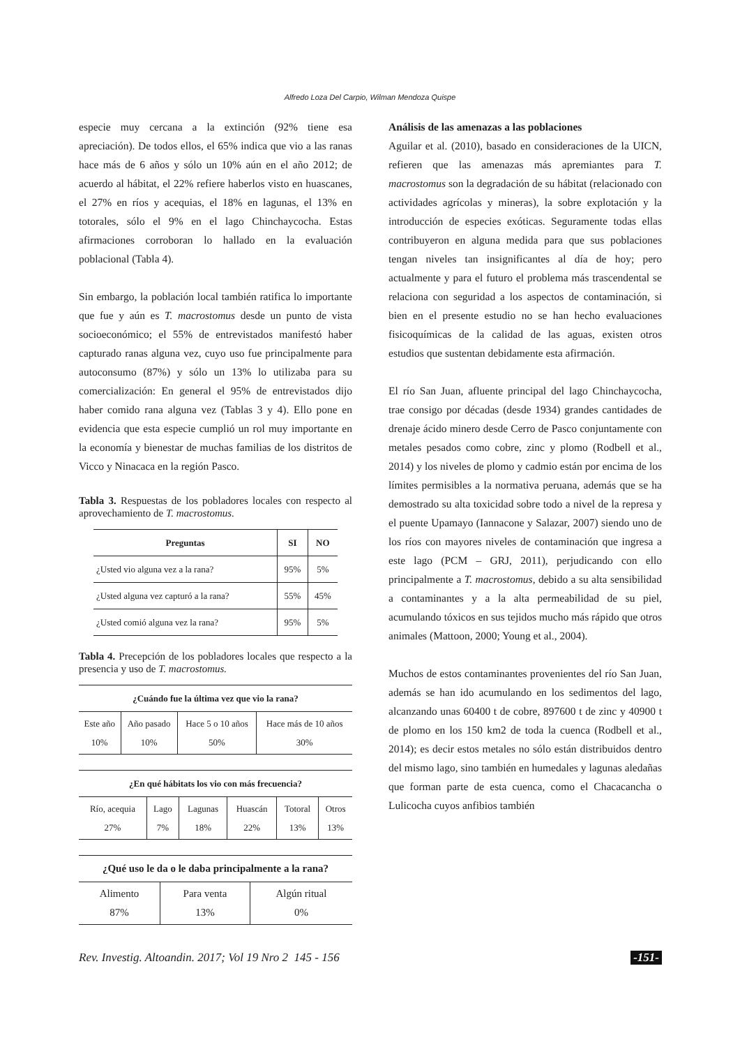Alfredo Loza Del Carpio, Wilman Mendoza Quispe
especie muy cercana a la extinción (92% tiene esa apreciación). De todos ellos, el 65% indica que vio a las ranas hace más de 6 años y sólo un 10% aún en el año 2012; de acuerdo al hábitat, el 22% refiere haberlos visto en huascanes, el 27% en ríos y acequias, el 18% en lagunas, el 13% en totorales, sólo el 9% en el lago Chinchaycocha. Estas afirmaciones corroboran lo hallado en la evaluación poblacional (Tabla 4).
Sin embargo, la población local también ratifica lo importante que fue y aún es T. macrostomus desde un punto de vista socioeconómico; el 55% de entrevistados manifestó haber capturado ranas alguna vez, cuyo uso fue principalmente para autoconsumo (87%) y sólo un 13% lo utilizaba para su comercialización: En general el 95% de entrevistados dijo haber comido rana alguna vez (Tablas 3 y 4). Ello pone en evidencia que esta especie cumplió un rol muy importante en la economía y bienestar de muchas familias de los distritos de Vicco y Ninacaca en la región Pasco.
Tabla 3. Respuestas de los pobladores locales con respecto al aprovechamiento de T. macrostomus.
| Preguntas | SI | NO |
| --- | --- | --- |
| ¿Usted vio alguna vez a la rana? | 95% | 5% |
| ¿Usted alguna vez capturó a la rana? | 55% | 45% |
| ¿Usted comió alguna vez la rana? | 95% | 5% |
Tabla 4. Precepción de los pobladores locales que respecto a la presencia y uso de T. macrostomus.
| ¿Cuándo fue la última vez que vio la rana? | | | |
| --- | --- | --- | --- |
| Este año 10% | Año pasado 10% | Hace 5 o 10 años 50% | Hace más de 10 años 30% |
| ¿En qué hábitats los vio con más frecuencia? | | | | | |
| --- | --- | --- | --- | --- | --- |
| Río, acequia 27% | Lago 7% | Lagunas 18% | Huascán 22% | Totoral 13% | Otros 13% |
| ¿Qué uso le da o le daba principalmente a la rana? | | |
| --- | --- | --- |
| Alimento 87% | Para venta 13% | Algún ritual 0% |
Análisis de las amenazas a las poblaciones
Aguilar et al. (2010), basado en consideraciones de la UICN, refieren que las amenazas más apremiantes para T. macrostomus son la degradación de su hábitat (relacionado con actividades agrícolas y mineras), la sobre explotación y la introducción de especies exóticas. Seguramente todas ellas contribuyeron en alguna medida para que sus poblaciones tengan niveles tan insignificantes al día de hoy; pero actualmente y para el futuro el problema más trascendental se relaciona con seguridad a los aspectos de contaminación, si bien en el presente estudio no se han hecho evaluaciones fisicoquímicas de la calidad de las aguas, existen otros estudios que sustentan debidamente esta afirmación.
El río San Juan, afluente principal del lago Chinchaycocha, trae consigo por décadas (desde 1934) grandes cantidades de drenaje ácido minero desde Cerro de Pasco conjuntamente con metales pesados como cobre, zinc y plomo (Rodbell et al., 2014) y los niveles de plomo y cadmio están por encima de los límites permisibles a la normativa peruana, además que se ha demostrado su alta toxicidad sobre todo a nivel de la represa y el puente Upamayo (Iannacone y Salazar, 2007) siendo uno de los ríos con mayores niveles de contaminación que ingresa a este lago (PCM – GRJ, 2011), perjudicando con ello principalmente a T. macrostomus, debido a su alta sensibilidad a contaminantes y a la alta permeabilidad de su piel, acumulando tóxicos en sus tejidos mucho más rápido que otros animales (Mattoon, 2000; Young et al., 2004).
Muchos de estos contaminantes provenientes del río San Juan, además se han ido acumulando en los sedimentos del lago, alcanzando unas 60400 t de cobre, 897600 t de zinc y 40900 t de plomo en los 150 km2 de toda la cuenca (Rodbell et al., 2014); es decir estos metales no sólo están distribuidos dentro del mismo lago, sino también en humedales y lagunas aledañas que forman parte de esta cuenca, como el Chacacancha o Lulicocha cuyos anfibios también
Rev. Investig. Altoandin. 2017; Vol 19 Nro 2 145 - 156 -151-